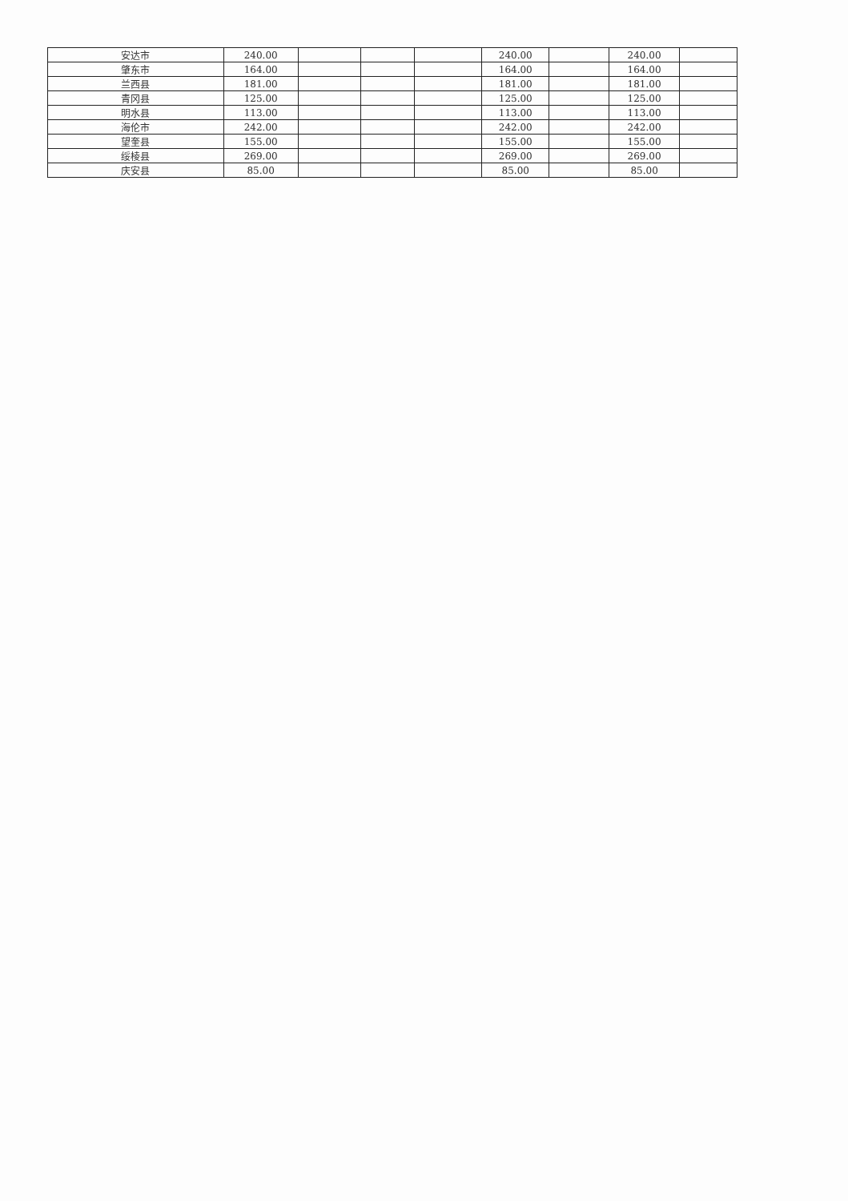| 安达市 | 240.00 | | | | 240.00 | | 240.00 | |
| 肇东市 | 164.00 | | | | 164.00 | | 164.00 | |
| 兰西县 | 181.00 | | | | 181.00 | | 181.00 | |
| 青冈县 | 125.00 | | | | 125.00 | | 125.00 | |
| 明水县 | 113.00 | | | | 113.00 | | 113.00 | |
| 海伦市 | 242.00 | | | | 242.00 | | 242.00 | |
| 望奎县 | 155.00 | | | | 155.00 | | 155.00 | |
| 绥棱县 | 269.00 | | | | 269.00 | | 269.00 | |
| 庆安县 | 85.00 | | | | 85.00 | | 85.00 | |